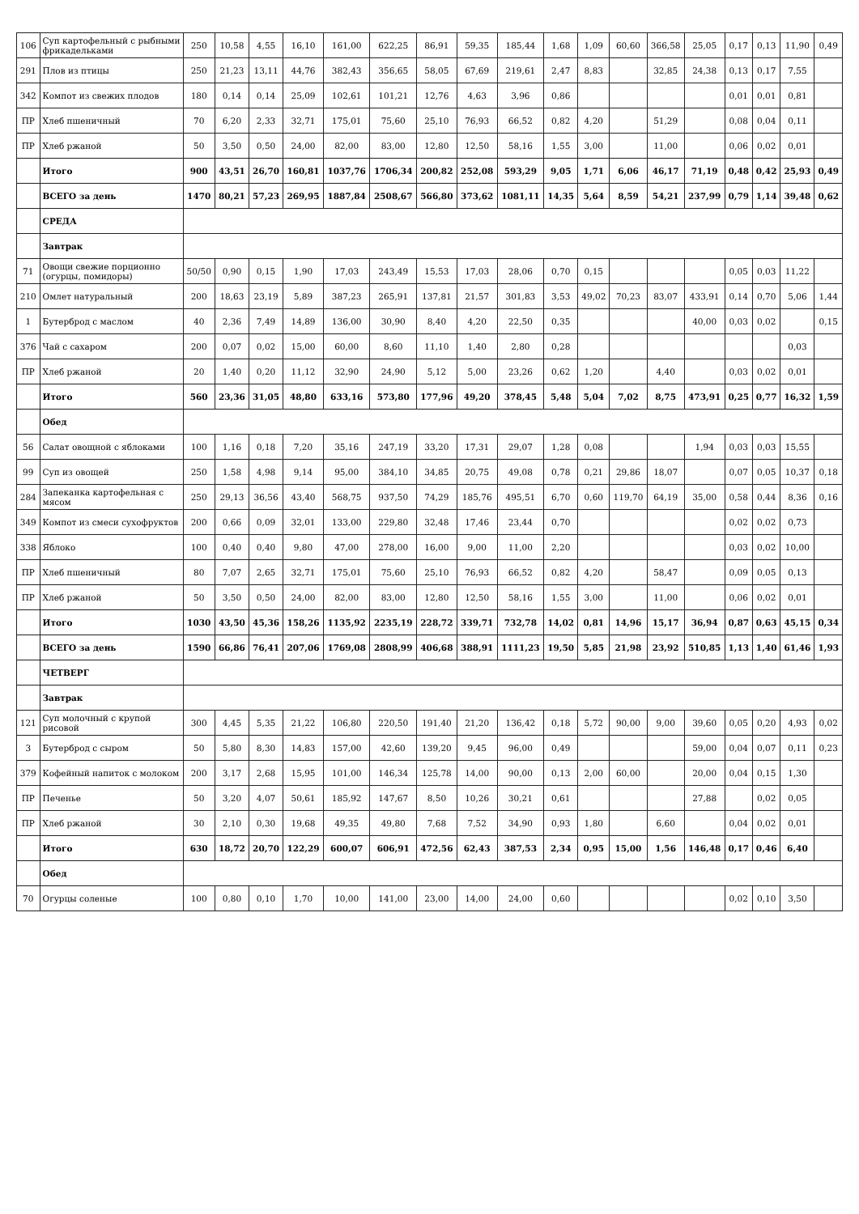| 106 | Суп картофельный с рыбными фрикадельками | 250 | 10,58 | 4,55 | 16,10 | 161,00 | 622,25 | 86,91 | 59,35 | 185,44 | 1,68 | 1,09 | 60,60 | 366,58 | 25,05 | 0,17 | 0,13 | 11,90 | 0,49 |
| 291 | Плов из птицы | 250 | 21,23 | 13,11 | 44,76 | 382,43 | 356,65 | 58,05 | 67,69 | 219,61 | 2,47 | 8,83 | | 32,85 | 24,38 | 0,13 | 0,17 | 7,55 | |
| 342 | Компот из свежих плодов | 180 | 0,14 | 0,14 | 25,09 | 102,61 | 101,21 | 12,76 | 4,63 | 3,96 | 0,86 | | | | | 0,01 | 0,01 | 0,81 | |
| ПР | Хлеб пшеничный | 70 | 6,20 | 2,33 | 32,71 | 175,01 | 75,60 | 25,10 | 76,93 | 66,52 | 0,82 | 4,20 | | 51,29 | | 0,08 | 0,04 | 0,11 | |
| ПР | Хлеб ржаной | 50 | 3,50 | 0,50 | 24,00 | 82,00 | 83,00 | 12,80 | 12,50 | 58,16 | 1,55 | 3,00 | | 11,00 | | 0,06 | 0,02 | 0,01 | |
| | Итого | 900 | 43,51 | 26,70 | 160,81 | 1037,76 | 1706,34 | 200,82 | 252,08 | 593,29 | 9,05 | 1,71 | 6,06 | 46,17 | 71,19 | 0,48 | 0,42 | 25,93 | 0,49 |
| | ВСЕГО за день | 1470 | 80,21 | 57,23 | 269,95 | 1887,84 | 2508,67 | 566,80 | 373,62 | 1081,11 | 14,35 | 5,64 | 8,59 | 54,21 | 237,99 | 0,79 | 1,14 | 39,48 | 0,62 |
| | СРЕДА | | | | | | | | | | | | | | | | | | |
| | Завтрак | | | | | | | | | | | | | | | | | | |
| 71 | Овощи свежие порционно (огурцы, помидоры) | 50/50 | 0,90 | 0,15 | 1,90 | 17,03 | 243,49 | 15,53 | 17,03 | 28,06 | 0,70 | 0,15 | | | | 0,05 | 0,03 | 11,22 | |
| 210 | Омлет натуральный | 200 | 18,63 | 23,19 | 5,89 | 387,23 | 265,91 | 137,81 | 21,57 | 301,83 | 3,53 | 49,02 | 70,23 | 83,07 | 433,91 | 0,14 | 0,70 | 5,06 | 1,44 |
| 1 | Бутерброд с маслом | 40 | 2,36 | 7,49 | 14,89 | 136,00 | 30,90 | 8,40 | 4,20 | 22,50 | 0,35 | | | | 40,00 | 0,03 | 0,02 | | 0,15 |
| 376 | Чай с сахаром | 200 | 0,07 | 0,02 | 15,00 | 60,00 | 8,60 | 11,10 | 1,40 | 2,80 | 0,28 | | | | | | | 0,03 | |
| ПР | Хлеб ржаной | 20 | 1,40 | 0,20 | 11,12 | 32,90 | 24,90 | 5,12 | 5,00 | 23,26 | 0,62 | 1,20 | | 4,40 | | 0,03 | 0,02 | 0,01 | |
| | Итого | 560 | 23,36 | 31,05 | 48,80 | 633,16 | 573,80 | 177,96 | 49,20 | 378,45 | 5,48 | 5,04 | 7,02 | 8,75 | 473,91 | 0,25 | 0,77 | 16,32 | 1,59 |
| | Обед | | | | | | | | | | | | | | | | | | |
| 56 | Салат овощной с яблоками | 100 | 1,16 | 0,18 | 7,20 | 35,16 | 247,19 | 33,20 | 17,31 | 29,07 | 1,28 | 0,08 | | | 1,94 | 0,03 | 0,03 | 15,55 | |
| 99 | Суп из овощей | 250 | 1,58 | 4,98 | 9,14 | 95,00 | 384,10 | 34,85 | 20,75 | 49,08 | 0,78 | 0,21 | 29,86 | 18,07 | | 0,07 | 0,05 | 10,37 | 0,18 |
| 284 | Запеканка картофельная с мясом | 250 | 29,13 | 36,56 | 43,40 | 568,75 | 937,50 | 74,29 | 185,76 | 495,51 | 6,70 | 0,60 | 119,70 | 64,19 | 35,00 | 0,58 | 0,44 | 8,36 | 0,16 |
| 349 | Компот из смеси сухофруктов | 200 | 0,66 | 0,09 | 32,01 | 133,00 | 229,80 | 32,48 | 17,46 | 23,44 | 0,70 | | | | | 0,02 | 0,02 | 0,73 | |
| 338 | Яблоко | 100 | 0,40 | 0,40 | 9,80 | 47,00 | 278,00 | 16,00 | 9,00 | 11,00 | 2,20 | | | | | 0,03 | 0,02 | 10,00 | |
| ПР | Хлеб пшеничный | 80 | 7,07 | 2,65 | 32,71 | 175,01 | 75,60 | 25,10 | 76,93 | 66,52 | 0,82 | 4,20 | | 58,47 | | 0,09 | 0,05 | 0,13 | |
| ПР | Хлеб ржаной | 50 | 3,50 | 0,50 | 24,00 | 82,00 | 83,00 | 12,80 | 12,50 | 58,16 | 1,55 | 3,00 | | 11,00 | | 0,06 | 0,02 | 0,01 | |
| | Итого | 1030 | 43,50 | 45,36 | 158,26 | 1135,92 | 2235,19 | 228,72 | 339,71 | 732,78 | 14,02 | 0,81 | 14,96 | 15,17 | 36,94 | 0,87 | 0,63 | 45,15 | 0,34 |
| | ВСЕГО за день | 1590 | 66,86 | 76,41 | 207,06 | 1769,08 | 2808,99 | 406,68 | 388,91 | 1111,23 | 19,50 | 5,85 | 21,98 | 23,92 | 510,85 | 1,13 | 1,40 | 61,46 | 1,93 |
| | ЧЕТВЕРГ | | | | | | | | | | | | | | | | | | |
| | Завтрак | | | | | | | | | | | | | | | | | | |
| 121 | Суп молочный с крупой рисовой | 300 | 4,45 | 5,35 | 21,22 | 106,80 | 220,50 | 191,40 | 21,20 | 136,42 | 0,18 | 5,72 | 90,00 | 9,00 | 39,60 | 0,05 | 0,20 | 4,93 | 0,02 |
| 3 | Бутерброд с сыром | 50 | 5,80 | 8,30 | 14,83 | 157,00 | 42,60 | 139,20 | 9,45 | 96,00 | 0,49 | | | | 59,00 | 0,04 | 0,07 | 0,11 | 0,23 |
| 379 | Кофейный напиток с молоком | 200 | 3,17 | 2,68 | 15,95 | 101,00 | 146,34 | 125,78 | 14,00 | 90,00 | 0,13 | 2,00 | 60,00 | | 20,00 | 0,04 | 0,15 | 1,30 | |
| ПР | Печенье | 50 | 3,20 | 4,07 | 50,61 | 185,92 | 147,67 | 8,50 | 10,26 | 30,21 | 0,61 | | | | 27,88 | | 0,02 | 0,05 | |
| ПР | Хлеб ржаной | 30 | 2,10 | 0,30 | 19,68 | 49,35 | 49,80 | 7,68 | 7,52 | 34,90 | 0,93 | 1,80 | | 6,60 | | 0,04 | 0,02 | 0,01 | |
| | Итого | 630 | 18,72 | 20,70 | 122,29 | 600,07 | 606,91 | 472,56 | 62,43 | 387,53 | 2,34 | 0,95 | 15,00 | 1,56 | 146,48 | 0,17 | 0,46 | 6,40 | |
| | Обед | | | | | | | | | | | | | | | | | | |
| 70 | Огурцы соленые | 100 | 0,80 | 0,10 | 1,70 | 10,00 | 141,00 | 23,00 | 14,00 | 24,00 | 0,60 | | | | | 0,02 | 0,10 | 3,50 | |